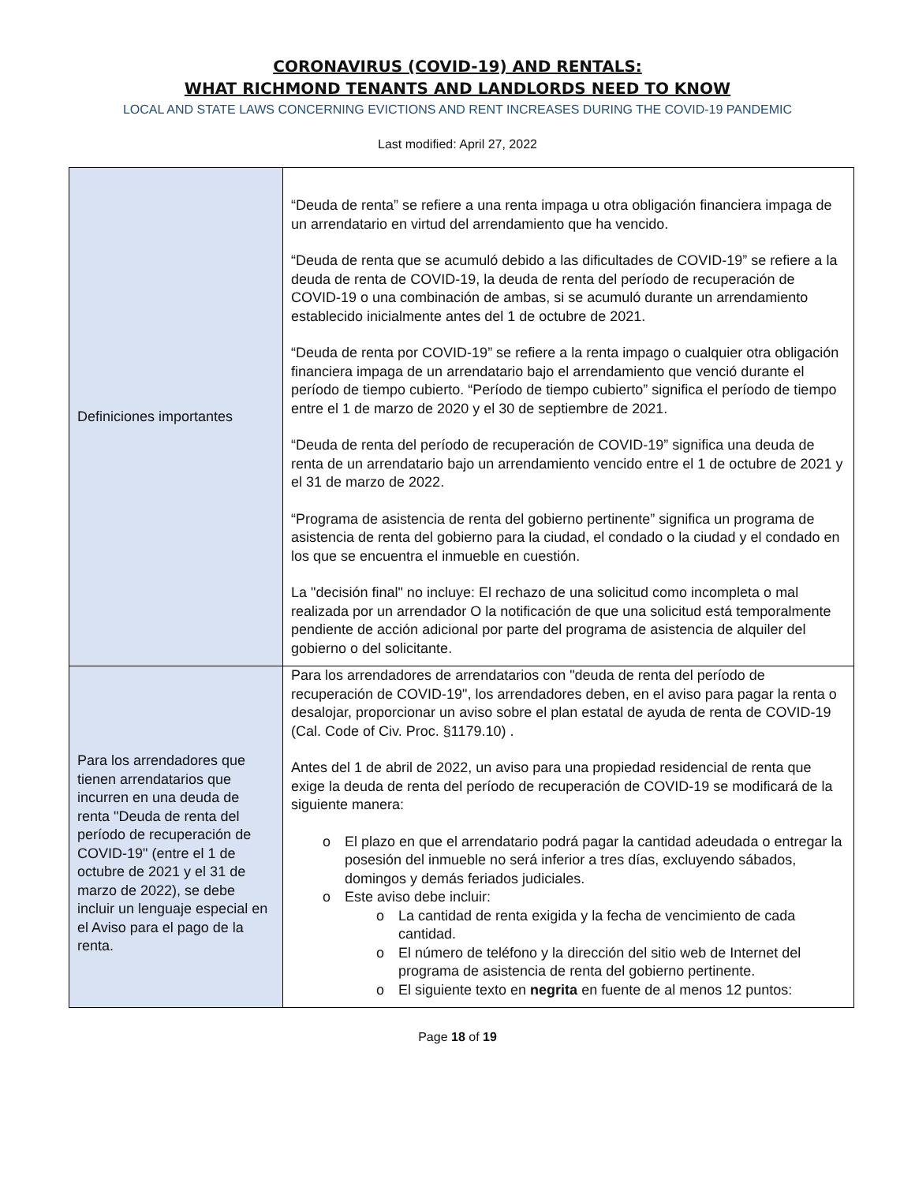CORONAVIRUS (COVID-19) AND RENTALS:
WHAT RICHMOND TENANTS AND LANDLORDS NEED TO KNOW
LOCAL AND STATE LAWS CONCERNING EVICTIONS AND RENT INCREASES DURING THE COVID-19 PANDEMIC
Last modified: April 27, 2022
| Definiciones importantes | “Deuda de renta” se refiere a una renta impaga u otra obligación financiera impaga de un arrendatario en virtud del arrendamiento que ha vencido. “Deuda de renta que se acumuló debido a las dificultades de COVID-19” se refiere a la deuda de renta de COVID-19, la deuda de renta del período de recuperación de COVID-19 o una combinación de ambas, si se acumuló durante un arrendamiento establecido inicialmente antes del 1 de octubre de 2021. “Deuda de renta por COVID-19” se refiere a la renta impago o cualquier otra obligación financiera impaga de un arrendatario bajo el arrendamiento que venció durante el período de tiempo cubierto. “Período de tiempo cubierto” significa el período de tiempo entre el 1 de marzo de 2020 y el 30 de septiembre de 2021. “Deuda de renta del período de recuperación de COVID-19” significa una deuda de renta de un arrendatario bajo un arrendamiento vencido entre el 1 de octubre de 2021 y el 31 de marzo de 2022. “Programa de asistencia de renta del gobierno pertinente” significa un programa de asistencia de renta del gobierno para la ciudad, el condado o la ciudad y el condado en los que se encuentra el inmueble en cuestión. La "decisión final" no incluye: El rechazo de una solicitud como incompleta o mal realizada por un arrendador O la notificación de que una solicitud está temporalmente pendiente de acción adicional por parte del programa de asistencia de alquiler del gobierno o del solicitante. |
| Para los arrendadores que tienen arrendatarios que incurren en una deuda de renta "Deuda de renta del período de recuperación de COVID-19" (entre el 1 de octubre de 2021 y el 31 de marzo de 2022), se debe incluir un lenguaje especial en el Aviso para el pago de la renta. | Para los arrendadores de arrendatarios con "deuda de renta del período de recuperación de COVID-19", los arrendadores deben, en el aviso para pagar la renta o desalojar, proporcionar un aviso sobre el plan estatal de ayuda de renta de COVID-19 (Cal. Code of Civ. Proc. §1179.10) . Antes del 1 de abril de 2022, un aviso para una propiedad residencial de renta que exige la deuda de renta del período de recuperación de COVID-19 se modificará de la siguiente manera: o El plazo en que el arrendatario podrá pagar la cantidad adeudada o entregar la posesión del inmueble no será inferior a tres días, excluyendo sábados, domingos y demás feriados judiciales. o Este aviso debe incluir: o La cantidad de renta exigida y la fecha de vencimiento de cada cantidad. o El número de teléfono y la dirección del sitio web de Internet del programa de asistencia de renta del gobierno pertinente. o El siguiente texto en negrita en fuente de al menos 12 puntos: |
Page 18 of 19